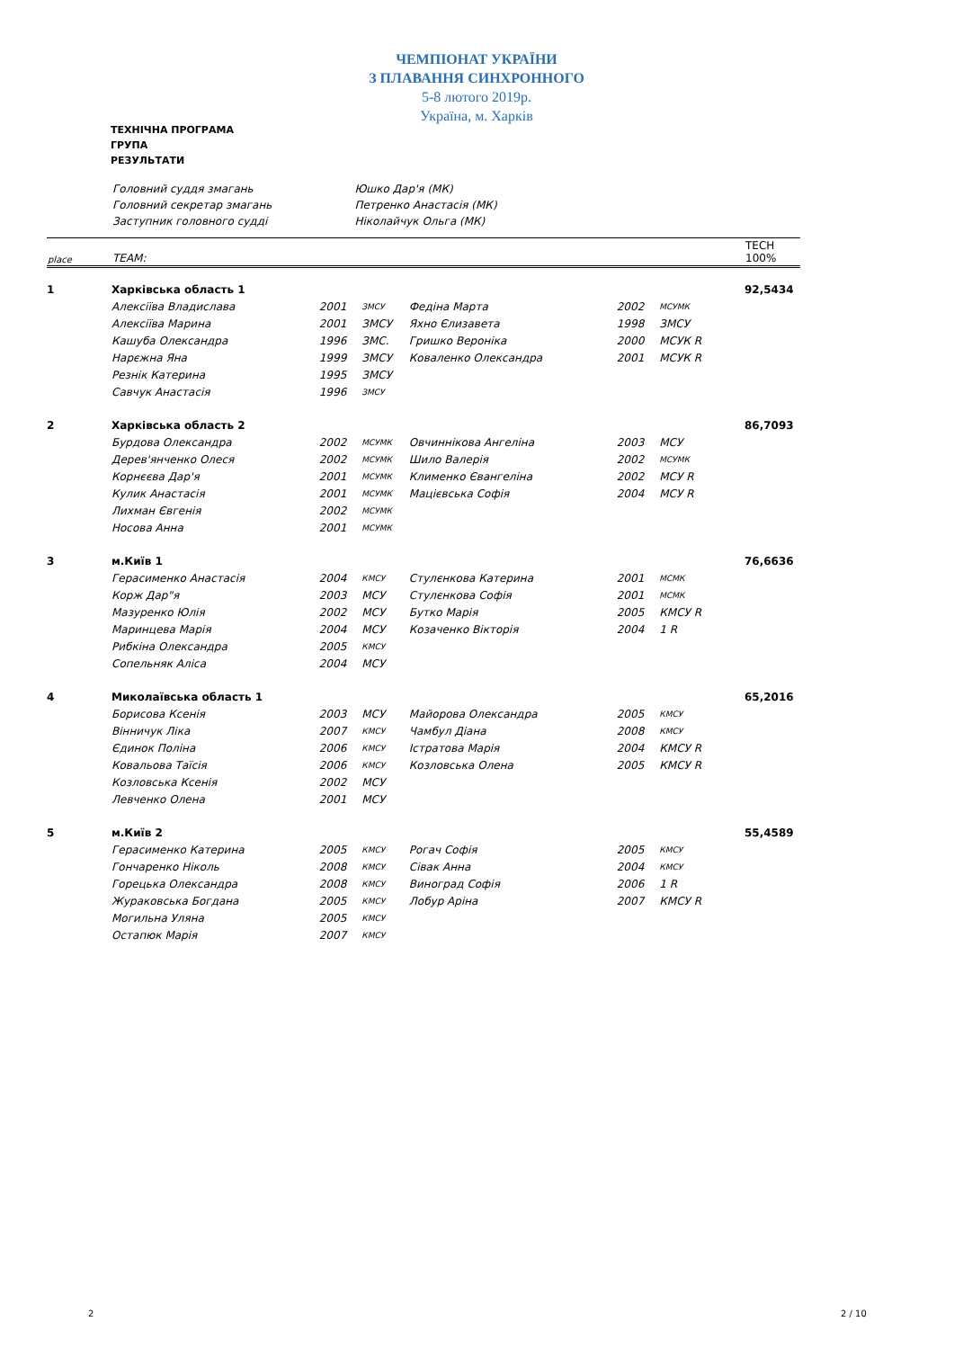ЧЕМПІОНАТ УКРАЇНИ
З ПЛАВАННЯ СИНХРОННОГО
5-8 лютого 2019р.
Україна, м. Харків
ТЕХНІЧНА ПРОГРАМА
ГРУПА
РЕЗУЛЬТАТИ
| Головний суддя змагань | Юшко Дар'я (МК) |
| Головний секретар змагань | Петренко Анастасія (МК) |
| Заступник головного судді | Ніколайчук Ольга (МК) |
| place | TEAM: | | | | | | | TECH 100% |
| --- | --- | --- | --- | --- | --- | --- | --- | --- |
| 1 | Харківська область 1 | | | | | | | 92,5434 |
| | Алексіїва Владислава | 2001 | ЗМСУ | Федіна Марта | 2002 | МСУМК | | |
| | Алексіїва Марина | 2001 | ЗМСУ | Яхно Єлизавета | 1998 | ЗМСУ | | |
| | Кашуба Олександра | 1996 | ЗМС. | Гришко Вероніка | 2000 | МСУК R | | |
| | Нарєжна Яна | 1999 | ЗМСУ | Коваленко Олександра | 2001 | МСУК R | | |
| | Резнік Катерина | 1995 | ЗМСУ | | | | | |
| | Савчук Анастасія | 1996 | ЗМСУ | | | | | |
| 2 | Харківська область 2 | | | | | | | 86,7093 |
| | Бурдова Олександра | 2002 | МСУМК | Овчиннікова Ангеліна | 2003 | МСУ | | |
| | Дерев'янченко Олеся | 2002 | МСУМК | Шило Валерія | 2002 | МСУМК | | |
| | Корнєєва Дар'я | 2001 | МСУМК | Клименко Євангеліна | 2002 | МСУ R | | |
| | Кулик Анастасія | 2001 | МСУМК | Мацієвська Софія | 2004 | МСУ R | | |
| | Лихман Євгенія | 2002 | МСУМК | | | | | |
| | Носова Анна | 2001 | МСУМК | | | | | |
| 3 | м.Київ 1 | | | | | | | 76,6636 |
| | Герасименко Анастасія | 2004 | КМСУ | Стулєнкова Катерина | 2001 | МСМК | | |
| | Корж Дар"я | 2003 | МСУ | Стулєнкова Софія | 2001 | МСМК | | |
| | Мазуренко Юлія | 2002 | МСУ | Бутко Марія | 2005 | КМСУ R | | |
| | Маринцева Марія | 2004 | МСУ | Козаченко Вікторія | 2004 | 1 R | | |
| | Рибкіна Олександра | 2005 | КМСУ | | | | | |
| | Сопельняк Аліса | 2004 | МСУ | | | | | |
| 4 | Миколаївська область 1 | | | | | | | 65,2016 |
| | Борисова Ксенія | 2003 | МСУ | Майорова Олександра | 2005 | КМСУ | | |
| | Вінничук Ліка | 2007 | КМСУ | Чамбул Діана | 2008 | КМСУ | | |
| | Єдинок Поліна | 2006 | КМСУ | Істратова Марія | 2004 | КМСУ R | | |
| | Ковальова Таїсія | 2006 | КМСУ | Козловська Олена | 2005 | КМСУ R | | |
| | Козловська Ксенія | 2002 | МСУ | | | | | |
| | Левченко Олена | 2001 | МСУ | | | | | |
| 5 | м.Київ 2 | | | | | | | 55,4589 |
| | Герасименко Катерина | 2005 | КМСУ | Рогач Софія | 2005 | КМСУ | | |
| | Гончаренко Ніколь | 2008 | КМСУ | Сівак Анна | 2004 | КМСУ | | |
| | Горецька Олександра | 2008 | КМСУ | Виноград Софія | 2006 | 1 R | | |
| | Жураковська Богдана | 2005 | КМСУ | Лобур Аріна | 2007 | КМСУ R | | |
| | Могильна Уляна | 2005 | КМСУ | | | | | |
| | Остапюк Марія | 2007 | КМСУ | | | | | |
2 2 / 10